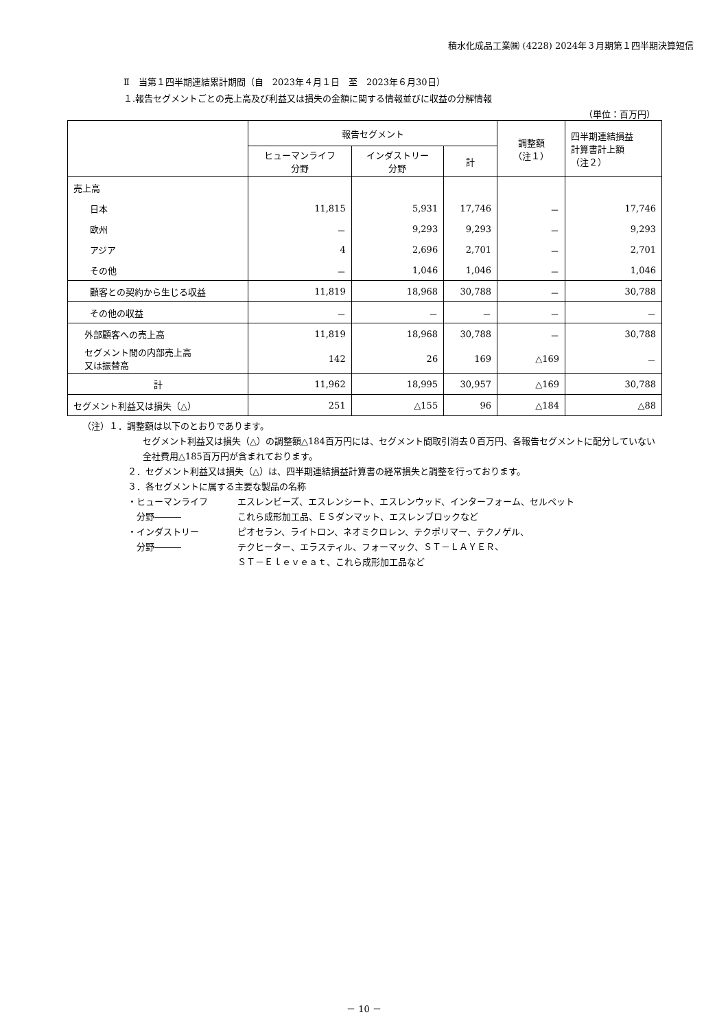積水化成品工業㈱ (4228) 2024年３月期第１四半期決算短信
Ⅱ　当第１四半期連結累計期間（自　2023年４月１日　至　2023年６月30日）
１.報告セグメントごとの売上高及び利益又は損失の金額に関する情報並びに収益の分解情報
（単位：百万円）
| | 報告セグメント | | | 調整額 （注１） | 四半期連結損益 計算書計上額 （注２） |
| --- | --- | --- | --- | --- | --- |
| | ヒューマンライフ 分野 | インダストリー 分野 | 計 | | |
| 売上高 | | | | | |
| 日本 | 11,815 | 5,931 | 17,746 | － | 17,746 |
| 欧州 | － | 9,293 | 9,293 | － | 9,293 |
| アジア | 4 | 2,696 | 2,701 | － | 2,701 |
| その他 | － | 1,046 | 1,046 | － | 1,046 |
| 顧客との契約から生じる収益 | 11,819 | 18,968 | 30,788 | － | 30,788 |
| その他の収益 | － | － | － | － | － |
| 外部顧客への売上高 | 11,819 | 18,968 | 30,788 | － | 30,788 |
| セグメント間の内部売上高 又は振替高 | 142 | 26 | 169 | △169 | － |
| 計 | 11,962 | 18,995 | 30,957 | △169 | 30,788 |
| セグメント利益又は損失（△） | 251 | △155 | 96 | △184 | △88 |
（注）１．調整額は以下のとおりであります。
セグメント利益又は損失（△）の調整額△184百万円には、セグメント間取引消去０百万円、各報告セグメントに配分していない全社費用△185百万円が含まれております。
２．セグメント利益又は損失（△）は、四半期連結損益計算書の経常損失と調整を行っております。
３．各セグメントに属する主要な製品の名称
・ヒューマンライフ
　分野―――
エスレンビーズ、エスレンシート、エスレンウッド、インターフォーム、セルペット
これら成形加工品、ＥＳダンマット、エスレンブロックなど
・インダストリー
　分野―――
ピオセラン、ライトロン、ネオミクロレン、テクポリマー、テクノゲル、
テクヒーター、エラスティル、フォーマック、ＳＴ－ＬＡＹＥＲ、
ＳＴ－Ｅｌｅｖｅａｔ、これら成形加工品など
－ 10 －